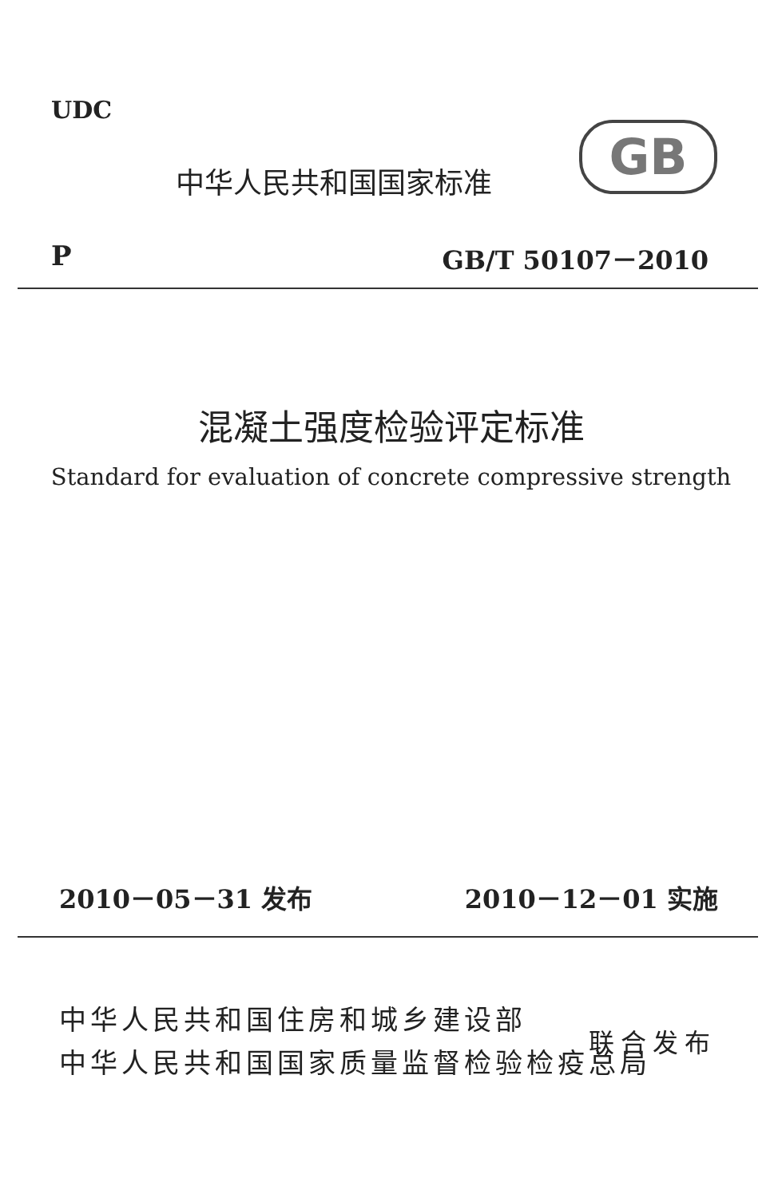UDC
中华人民共和国国家标准 GB
P GB/T 50107－2010
混凝土强度检验评定标准
Standard for evaluation of concrete compressive strength
2010－05－31 发布 2010－12－01 实施
中华人民共和国住房和城乡建设部
中华人民共和国国家质量监督检验检疫总局
联合发布